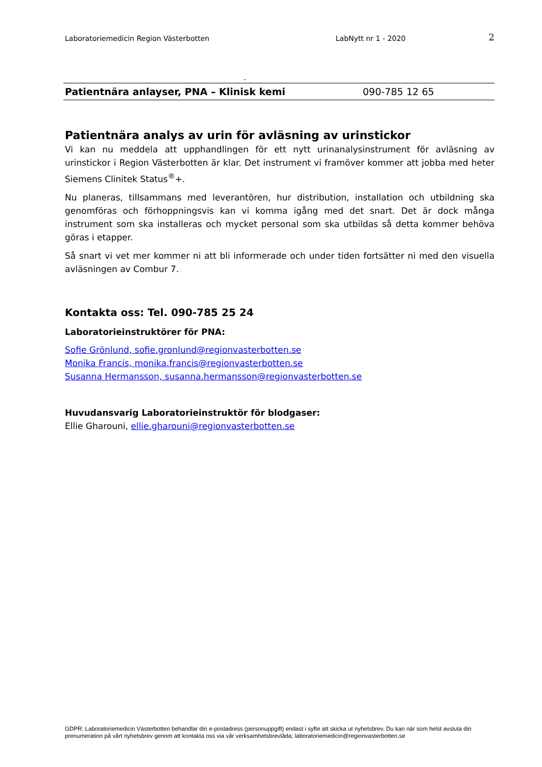Laboratoriemedicin Region Västerbotten LabNytt nr 1 - 2020 2
-
Patientnära anlayser, PNA – Klinisk kemi 090-785 12 65
Patientnära analys av urin för avläsning av urinstickor
Vi kan nu meddela att upphandlingen för ett nytt urinanalysinstrument för avläsning av urinstickor i Region Västerbotten är klar. Det instrument vi framöver kommer att jobba med heter Siemens Clinitek Status<sup>®</sup>+.
Nu planeras, tillsammans med leverantören, hur distribution, installation och utbildning ska genomföras och förhoppningsvis kan vi komma igång med det snart. Det är dock många instrument som ska installeras och mycket personal som ska utbildas så detta kommer behöva göras i etapper.
Så snart vi vet mer kommer ni att bli informerade och under tiden fortsätter ni med den visuella avläsningen av Combur 7.
Kontakta oss: Tel. 090-785 25 24
Laboratorieinstruktörer för PNA:
Sofie Grönlund, sofie.gronlund@regionvasterbotten.se
Monika Francis, monika.francis@regionvasterbotten.se
Susanna Hermansson, susanna.hermansson@regionvasterbotten.se
Huvudansvarig Laboratorieinstruktör för blodgaser:
Ellie Gharouni, ellie.gharouni@regionvasterbotten.se
GDPR: Laboratoriemedicin Västerbotten behandlar din e-postadress (personuppgift) endast i syfte att skicka ut nyhetsbrev. Du kan när som helst avsluta din prenumeration på vårt nyhetsbrev genom att kontakta oss via vår verksamhetsbrevlåda; laboratoriemedicin@regionvasterbotten.se